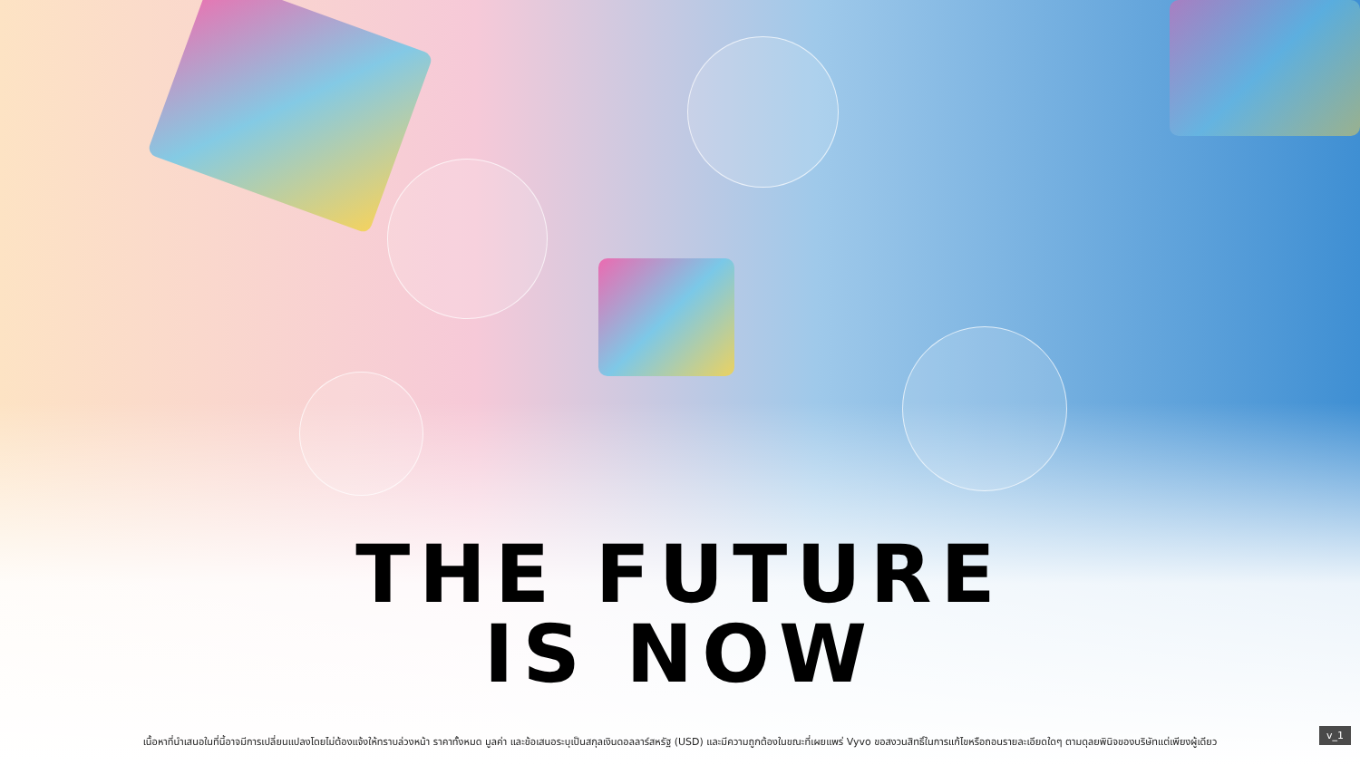THE FUTURE
IS NOW
เนื้อหาที่นำเสนอในที่นี้อาจมีการเปลี่ยนแปลงโดยไม่ต้องแจ้งให้ทราบล่วงหน้า ราคาทั้งหมด มูลค่า และข้อเสนอระบุเป็นสกุลเงินดอลลาร์สหรัฐ (USD) และมีความถูกต้องในขณะที่เผยแพร่ Vyvo ขอสงวนสิทธิ์ในการแก้ไขหรือถอนรายละเอียดใดๆ ตามดุลยพินิจของบริษัทแต่เพียงผู้เดียว
v_1